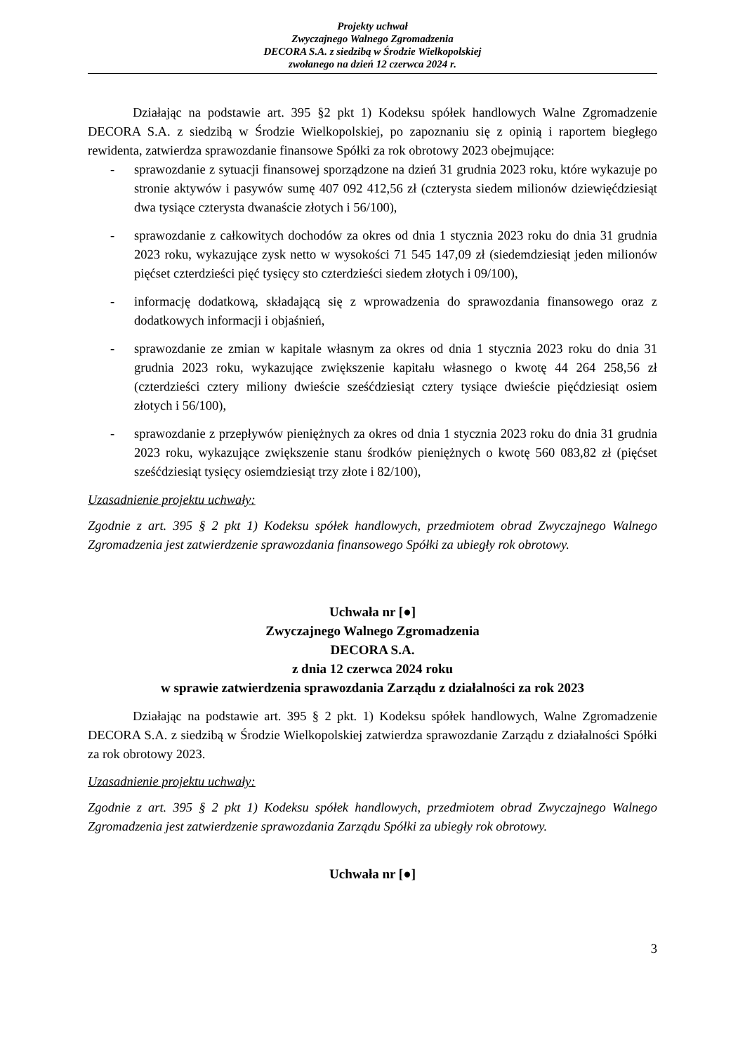Projekty uchwał
Zwyczajnego Walnego Zgromadzenia
DECORA S.A. z siedzibą w Środzie Wielkopolskiej
zwołanego na dzień 12 czerwca 2024 r.
Działając na podstawie art. 395 §2 pkt 1) Kodeksu spółek handlowych Walne Zgromadzenie DECORA S.A. z siedzibą w Środzie Wielkopolskiej, po zapoznaniu się z opinią i raportem biegłego rewidenta, zatwierdza sprawozdanie finansowe Spółki za rok obrotowy 2023 obejmujące:
- sprawozdanie z sytuacji finansowej sporządzone na dzień 31 grudnia 2023 roku, które wykazuje po stronie aktywów i pasywów sumę 407 092 412,56 zł (czterysta siedem milionów dziewięćdziesiąt dwa tysiące czterysta dwanaście złotych i 56/100),
- sprawozdanie z całkowitych dochodów za okres od dnia 1 stycznia 2023 roku do dnia 31 grudnia 2023 roku, wykazujące zysk netto w wysokości 71 545 147,09 zł (siedemdziesiąt jeden milionów pięćset czterdzieści pięć tysięcy sto czterdzieści siedem złotych i 09/100),
- informację dodatkową, składającą się z wprowadzenia do sprawozdania finansowego oraz z dodatkowych informacji i objaśnień,
- sprawozdanie ze zmian w kapitale własnym za okres od dnia 1 stycznia 2023 roku do dnia 31 grudnia 2023 roku, wykazujące zwiększenie kapitału własnego o kwotę 44 264 258,56 zł (czterdzieści cztery miliony dwieście sześćdziesiąt cztery tysiące dwieście pięćdziesiąt osiem złotych i 56/100),
- sprawozdanie z przepływów pieniężnych za okres od dnia 1 stycznia 2023 roku do dnia 31 grudnia 2023 roku, wykazujące zwiększenie stanu środków pieniężnych o kwotę 560 083,82 zł (pięćset sześćdziesiąt tysięcy osiemdziesiąt trzy złote i 82/100),
Uzasadnienie projektu uchwały:
Zgodnie z art. 395 § 2 pkt 1) Kodeksu spółek handlowych, przedmiotem obrad Zwyczajnego Walnego Zgromadzenia jest zatwierdzenie sprawozdania finansowego Spółki za ubiegły rok obrotowy.
Uchwała nr [●]
Zwyczajnego Walnego Zgromadzenia
DECORA S.A.
z dnia 12 czerwca 2024 roku
w sprawie zatwierdzenia sprawozdania Zarządu z działalności za rok 2023
Działając na podstawie art. 395 § 2 pkt. 1) Kodeksu spółek handlowych, Walne Zgromadzenie DECORA S.A. z siedzibą w Środzie Wielkopolskiej zatwierdza sprawozdanie Zarządu z działalności Spółki za rok obrotowy 2023.
Uzasadnienie projektu uchwały:
Zgodnie z art. 395 § 2 pkt 1) Kodeksu spółek handlowych, przedmiotem obrad Zwyczajnego Walnego Zgromadzenia jest zatwierdzenie sprawozdania Zarządu Spółki za ubiegły rok obrotowy.
Uchwała nr [●]
3